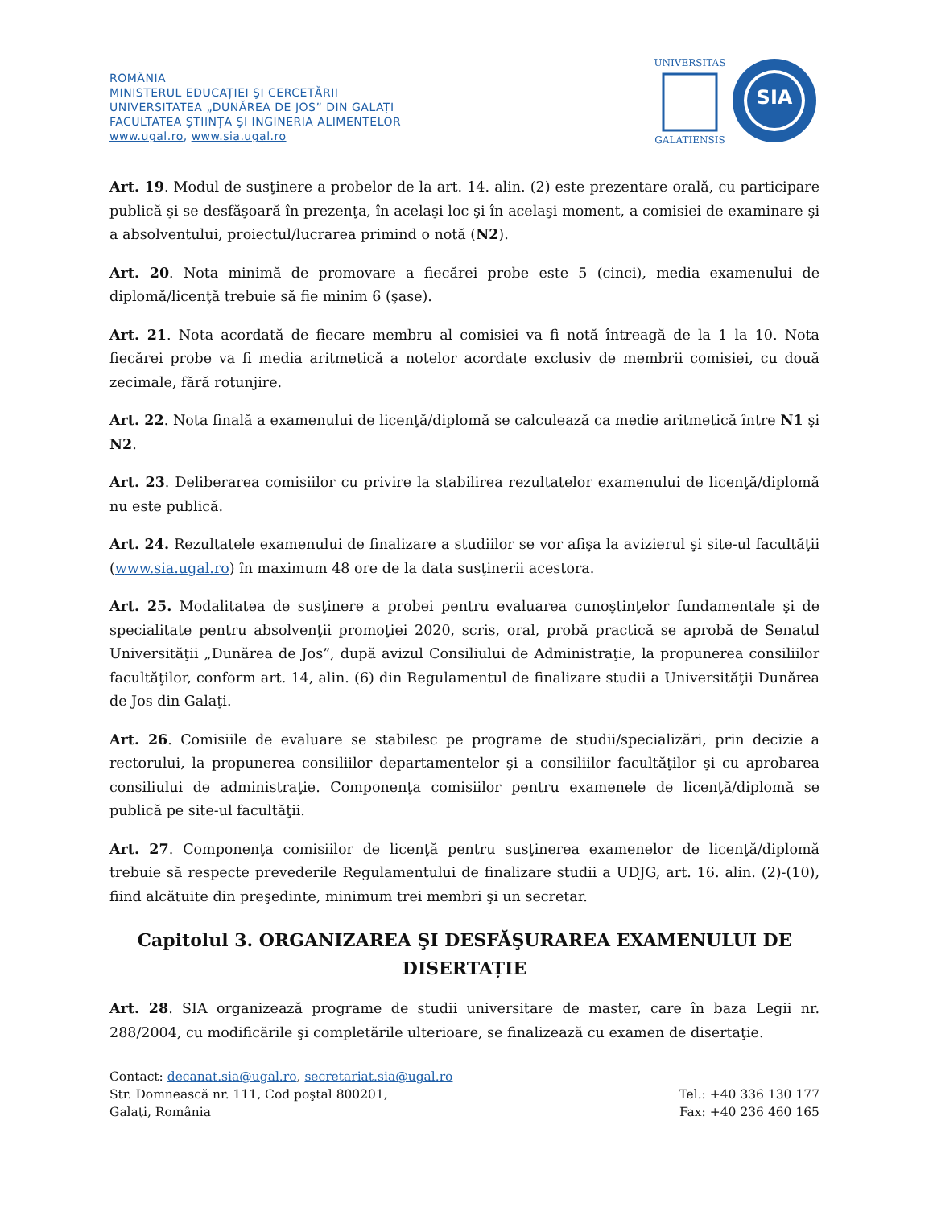ROMÂNIA
MINISTERUL EDUCAȚIEI ŞI CERCETĂRII
UNIVERSITATEA „DUNĂREA DE JOS” DIN GALAȚI
FACULTATEA ŞTIINȚA ŞI INGINERIA ALIMENTELOR
www.ugal.ro, www.sia.ugal.ro
UNIVERSITAS
GALATIENSIS
SIA
Art. 19. Modul de susţinere a probelor de la art. 14. alin. (2) este prezentare orală, cu participare publică şi se desfăşoară în prezenţa, în acelaşi loc şi în acelaşi moment, a comisiei de examinare şi a absolventului, proiectul/lucrarea primind o notă (N2).
Art. 20. Nota minimă de promovare a fiecărei probe este 5 (cinci), media examenului de diplomă/licenţă trebuie să fie minim 6 (şase).
Art. 21. Nota acordată de fiecare membru al comisiei va fi notă întreagă de la 1 la 10. Nota fiecărei probe va fi media aritmetică a notelor acordate exclusiv de membrii comisiei, cu două zecimale, fără rotunjire.
Art. 22. Nota finală a examenului de licenţă/diplomă se calculează ca medie aritmetică între N1 şi N2.
Art. 23. Deliberarea comisiilor cu privire la stabilirea rezultatelor examenului de licenţă/diplomă nu este publică.
Art. 24. Rezultatele examenului de finalizare a studiilor se vor afişa la avizierul şi site-ul facultăţii (www.sia.ugal.ro) în maximum 48 ore de la data susţinerii acestora.
Art. 25. Modalitatea de susţinere a probei pentru evaluarea cunoştinţelor fundamentale şi de specialitate pentru absolvenţii promoţiei 2020, scris, oral, probă practică se aprobă de Senatul Universităţii „Dunărea de Jos”, după avizul Consiliului de Administraţie, la propunerea consiliilor facultăţilor, conform art. 14, alin. (6) din Regulamentul de finalizare studii a Universităţii Dunărea de Jos din Galaţi.
Art. 26. Comisiile de evaluare se stabilesc pe programe de studii/specializări, prin decizie a rectorului, la propunerea consiliilor departamentelor şi a consiliilor facultăţilor şi cu aprobarea consiliului de administraţie. Componenţa comisiilor pentru examenele de licenţă/diplomă se publică pe site-ul facultăţii.
Art. 27. Componenţa comisiilor de licenţă pentru susţinerea examenelor de licenţă/diplomă trebuie să respecte prevederile Regulamentului de finalizare studii a UDJG, art. 16. alin. (2)-(10), fiind alcătuite din preşedinte, minimum trei membri şi un secretar.
Capitolul 3. ORGANIZAREA ŞI DESFĂŞURAREA EXAMENULUI DE DISERTAȚIE
Art. 28. SIA organizează programe de studii universitare de master, care în baza Legii nr. 288/2004, cu modificările şi completările ulterioare, se finalizează cu examen de disertaţie.
Contact: decanat.sia@ugal.ro, secretariat.sia@ugal.ro
Str. Domnească nr. 111, Cod poştal 800201, Tel.: +40 336 130 177
Galaţi, România Fax: +40 236 460 165